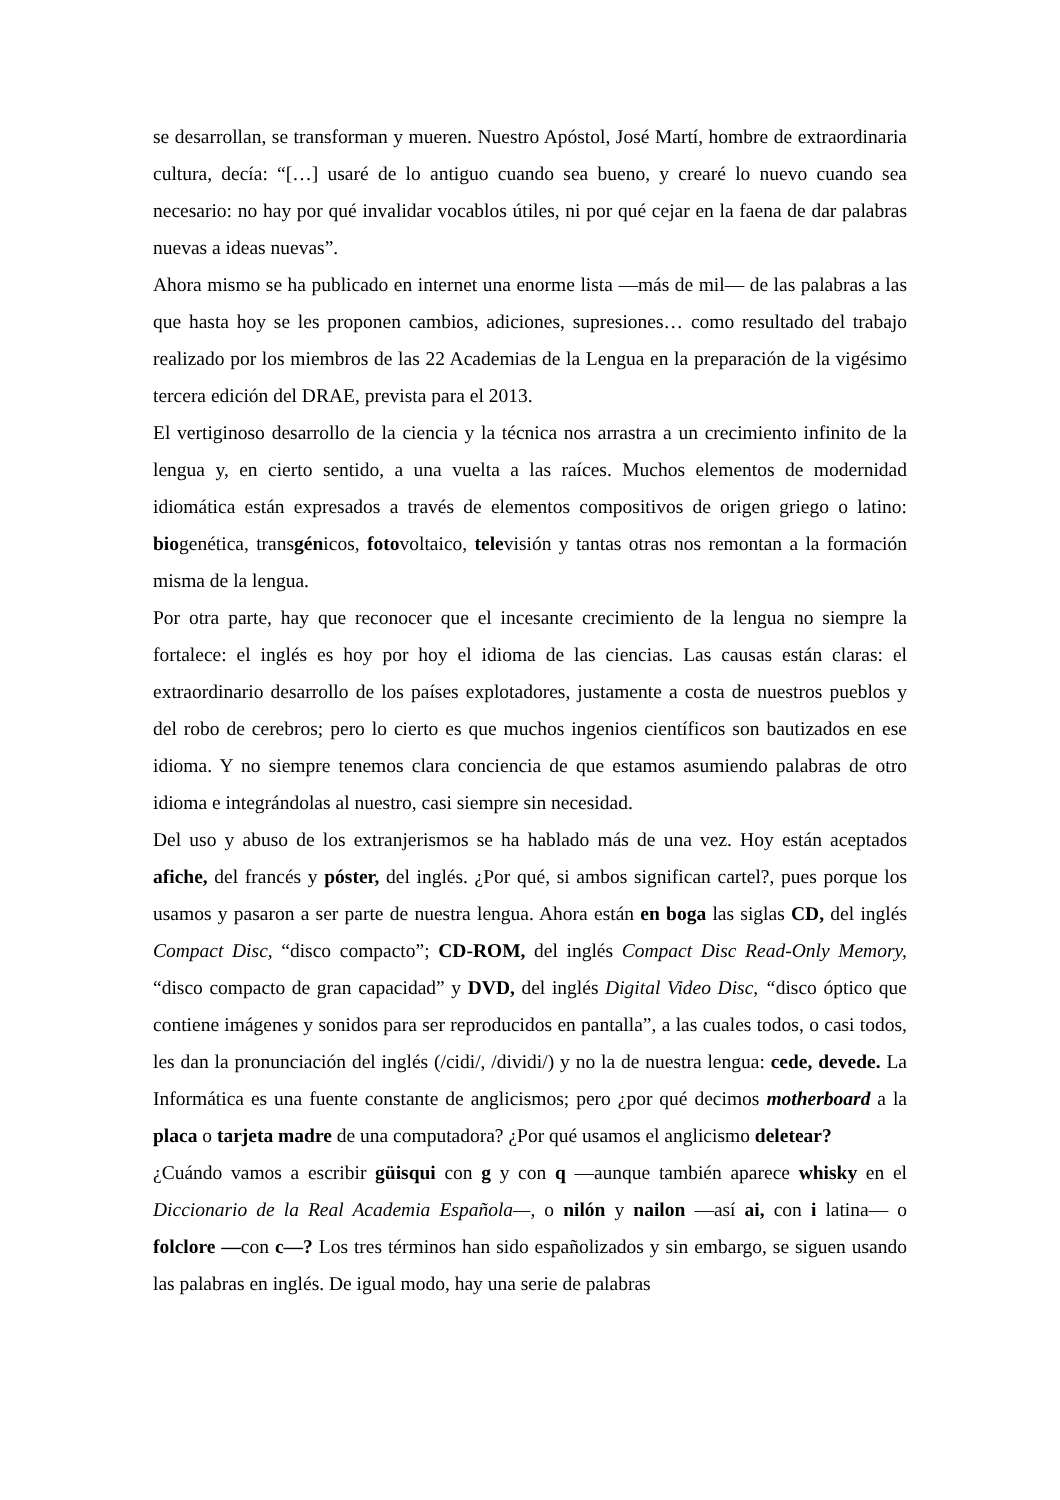se desarrollan, se transforman y mueren. Nuestro Apóstol, José Martí, hombre de extraordinaria cultura, decía: “[…] usaré de lo antiguo cuando sea bueno, y crearé lo nuevo cuando sea necesario: no hay por qué invalidar vocablos útiles, ni por qué cejar en la faena de dar palabras nuevas a ideas nuevas”.
Ahora mismo se ha publicado en internet una enorme lista —más de mil— de las palabras a las que hasta hoy se les proponen cambios, adiciones, supresiones… como resultado del trabajo realizado por los miembros de las 22 Academias de la Lengua en la preparación de la vigésimo tercera edición del DRAE, prevista para el 2013.
El vertiginoso desarrollo de la ciencia y la técnica nos arrastra a un crecimiento infinito de la lengua y, en cierto sentido, a una vuelta a las raíces. Muchos elementos de modernidad idiomática están expresados a través de elementos compositivos de origen griego o latino: biogenética, transgénicos, fotovoltaico, televisión y tantas otras nos remontan a la formación misma de la lengua.
Por otra parte, hay que reconocer que el incesante crecimiento de la lengua no siempre la fortalece: el inglés es hoy por hoy el idioma de las ciencias. Las causas están claras: el extraordinario desarrollo de los países explotadores, justamente a costa de nuestros pueblos y del robo de cerebros; pero lo cierto es que muchos ingenios científicos son bautizados en ese idioma. Y no siempre tenemos clara conciencia de que estamos asumiendo palabras de otro idioma e integrándolas al nuestro, casi siempre sin necesidad.
Del uso y abuso de los extranjerismos se ha hablado más de una vez. Hoy están aceptados afiche, del francés y póster, del inglés. ¿Por qué, si ambos significan cartel?, pues porque los usamos y pasaron a ser parte de nuestra lengua. Ahora están en boga las siglas CD, del inglés Compact Disc, “disco compacto”; CD-ROM, del inglés Compact Disc Read-Only Memory, “disco compacto de gran capacidad” y DVD, del inglés Digital Video Disc, “disco óptico que contiene imágenes y sonidos para ser reproducidos en pantalla”, a las cuales todos, o casi todos, les dan la pronunciación del inglés (/cidi/, /dividi/) y no la de nuestra lengua: cede, devede. La Informática es una fuente constante de anglicismos; pero ¿por qué decimos motherboard a la placa o tarjeta madre de una computadora? ¿Por qué usamos el anglicismo deletear?
¿Cuándo vamos a escribir güisqui con g y con q —aunque también aparece whisky en el Diccionario de la Real Academia Española—, o nilón y nailon —así ai, con i latina— o folclore —con c—? Los tres términos han sido españolizados y sin embargo, se siguen usando las palabras en inglés. De igual modo, hay una serie de palabras